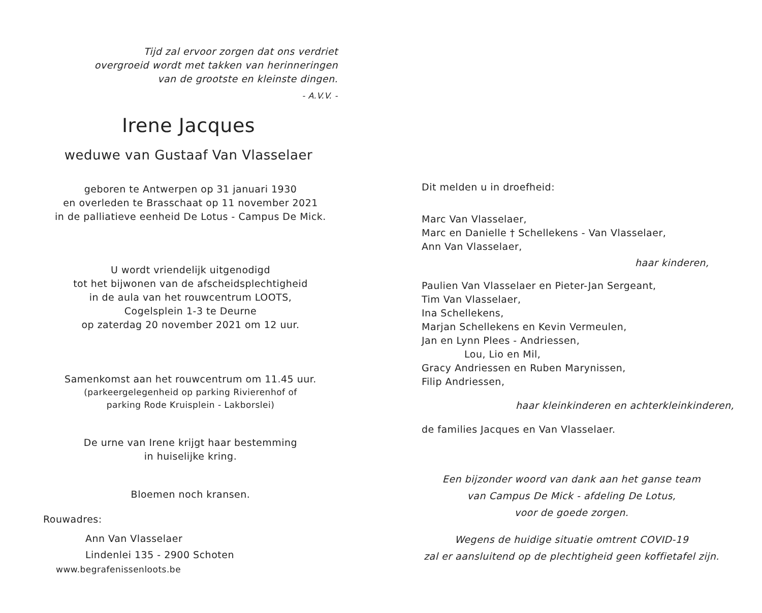Tijd zal ervoor zorgen dat ons verdriet
overgroeid wordt met takken van herinneringen
van de grootste en kleinste dingen.
- A.V.V. -
Irene Jacques
weduwe van Gustaaf Van Vlasselaer
geboren te Antwerpen op 31 januari 1930
en overleden te Brasschaat op 11 november 2021
in de palliatieve eenheid De Lotus - Campus De Mick.
U wordt vriendelijk uitgenodigd
tot het bijwonen van de afscheidsplechtigheid
in de aula van het rouwcentrum LOOTS,
Cogelsplein 1-3 te Deurne
op zaterdag 20 november 2021 om 12 uur.
Samenkomst aan het rouwcentrum om 11.45 uur.
(parkeergelegenheid op parking Rivierenhof of
parking Rode Kruisplein - Lakborslei)
De urne van Irene krijgt haar bestemming
in huiselijke kring.
Bloemen noch kransen.
Rouwadres:
Ann Van Vlasselaer
Lindenlei 135 - 2900 Schoten
www.begrafenissenloots.be
Dit melden u in droefheid:
Marc Van Vlasselaer,
Marc en Danielle † Schellekens - Van Vlasselaer,
Ann Van Vlasselaer,
haar kinderen,
Paulien Van Vlasselaer en Pieter-Jan Sergeant,
Tim Van Vlasselaer,
Ina Schellekens,
Marjan Schellekens en Kevin Vermeulen,
Jan en Lynn Plees - Andriessen,
Lou, Lio en Mil,
Gracy Andriessen en Ruben Marynissen,
Filip Andriessen,
haar kleinkinderen en achterkleinkinderen,
de families Jacques en Van Vlasselaer.
Een bijzonder woord van dank aan het ganse team
van Campus De Mick - afdeling De Lotus,
voor de goede zorgen.
Wegens de huidige situatie omtrent COVID-19
zal er aansluitend op de plechtigheid geen koffietafel zijn.